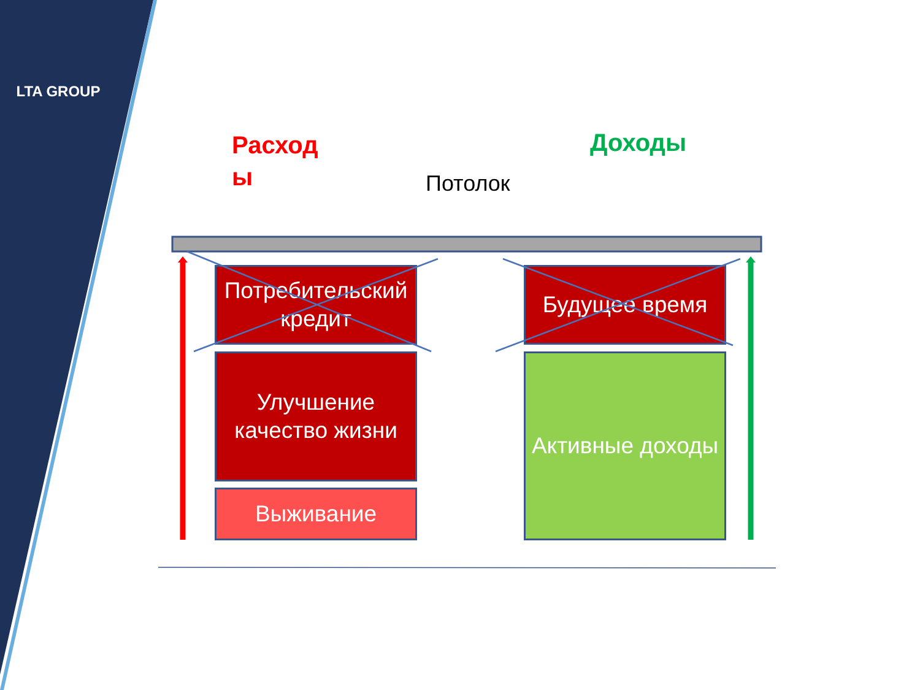LTA GROUP
Расход ы
Доходы
Потолок
Потребительский кредит
Улучшение качество жизни
Выживание
Будущее время
Активные доходы